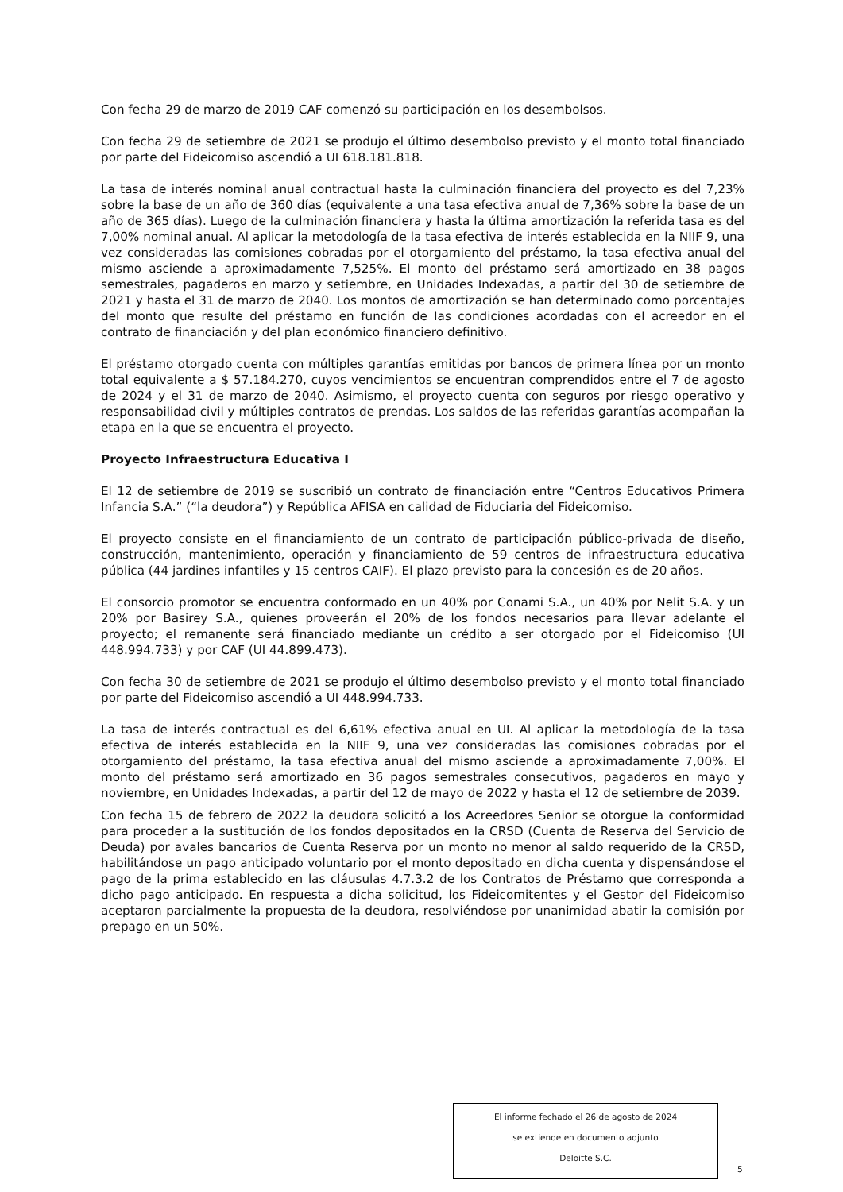Con fecha 29 de marzo de 2019 CAF comenzó su participación en los desembolsos.
Con fecha 29 de setiembre de 2021 se produjo el último desembolso previsto y el monto total financiado por parte del Fideicomiso ascendió a UI 618.181.818.
La tasa de interés nominal anual contractual hasta la culminación financiera del proyecto es del 7,23% sobre la base de un año de 360 días (equivalente a una tasa efectiva anual de 7,36% sobre la base de un año de 365 días). Luego de la culminación financiera y hasta la última amortización la referida tasa es del 7,00% nominal anual. Al aplicar la metodología de la tasa efectiva de interés establecida en la NIIF 9, una vez consideradas las comisiones cobradas por el otorgamiento del préstamo, la tasa efectiva anual del mismo asciende a aproximadamente 7,525%. El monto del préstamo será amortizado en 38 pagos semestrales, pagaderos en marzo y setiembre, en Unidades Indexadas, a partir del 30 de setiembre de 2021 y hasta el 31 de marzo de 2040. Los montos de amortización se han determinado como porcentajes del monto que resulte del préstamo en función de las condiciones acordadas con el acreedor en el contrato de financiación y del plan económico financiero definitivo.
El préstamo otorgado cuenta con múltiples garantías emitidas por bancos de primera línea por un monto total equivalente a $ 57.184.270, cuyos vencimientos se encuentran comprendidos entre el 7 de agosto de 2024 y el 31 de marzo de 2040. Asimismo, el proyecto cuenta con seguros por riesgo operativo y responsabilidad civil y múltiples contratos de prendas. Los saldos de las referidas garantías acompañan la etapa en la que se encuentra el proyecto.
Proyecto Infraestructura Educativa I
El 12 de setiembre de 2019 se suscribió un contrato de financiación entre “Centros Educativos Primera Infancia S.A.” (“la deudora”) y República AFISA en calidad de Fiduciaria del Fideicomiso.
El proyecto consiste en el financiamiento de un contrato de participación público-privada de diseño, construcción, mantenimiento, operación y financiamiento de 59 centros de infraestructura educativa pública (44 jardines infantiles y 15 centros CAIF). El plazo previsto para la concesión es de 20 años.
El consorcio promotor se encuentra conformado en un 40% por Conami S.A., un 40% por Nelit S.A. y un 20% por Basirey S.A., quienes proveerán el 20% de los fondos necesarios para llevar adelante el proyecto; el remanente será financiado mediante un crédito a ser otorgado por el Fideicomiso (UI 448.994.733) y por CAF (UI 44.899.473).
Con fecha 30 de setiembre de 2021 se produjo el último desembolso previsto y el monto total financiado por parte del Fideicomiso ascendió a UI 448.994.733.
La tasa de interés contractual es del 6,61% efectiva anual en UI. Al aplicar la metodología de la tasa efectiva de interés establecida en la NIIF 9, una vez consideradas las comisiones cobradas por el otorgamiento del préstamo, la tasa efectiva anual del mismo asciende a aproximadamente 7,00%. El monto del préstamo será amortizado en 36 pagos semestrales consecutivos, pagaderos en mayo y noviembre, en Unidades Indexadas, a partir del 12 de mayo de 2022 y hasta el 12 de setiembre de 2039.
Con fecha 15 de febrero de 2022 la deudora solicitó a los Acreedores Senior se otorgue la conformidad para proceder a la sustitución de los fondos depositados en la CRSD (Cuenta de Reserva del Servicio de Deuda) por avales bancarios de Cuenta Reserva por un monto no menor al saldo requerido de la CRSD, habilitándose un pago anticipado voluntario por el monto depositado en dicha cuenta y dispensándose el pago de la prima establecido en las cláusulas 4.7.3.2 de los Contratos de Préstamo que corresponda a dicho pago anticipado. En respuesta a dicha solicitud, los Fideicomitentes y el Gestor del Fideicomiso aceptaron parcialmente la propuesta de la deudora, resolviéndose por unanimidad abatir la comisión por prepago en un 50%.
El informe fechado el 26 de agosto de 2024
se extiende en documento adjunto
Deloitte S.C.
5